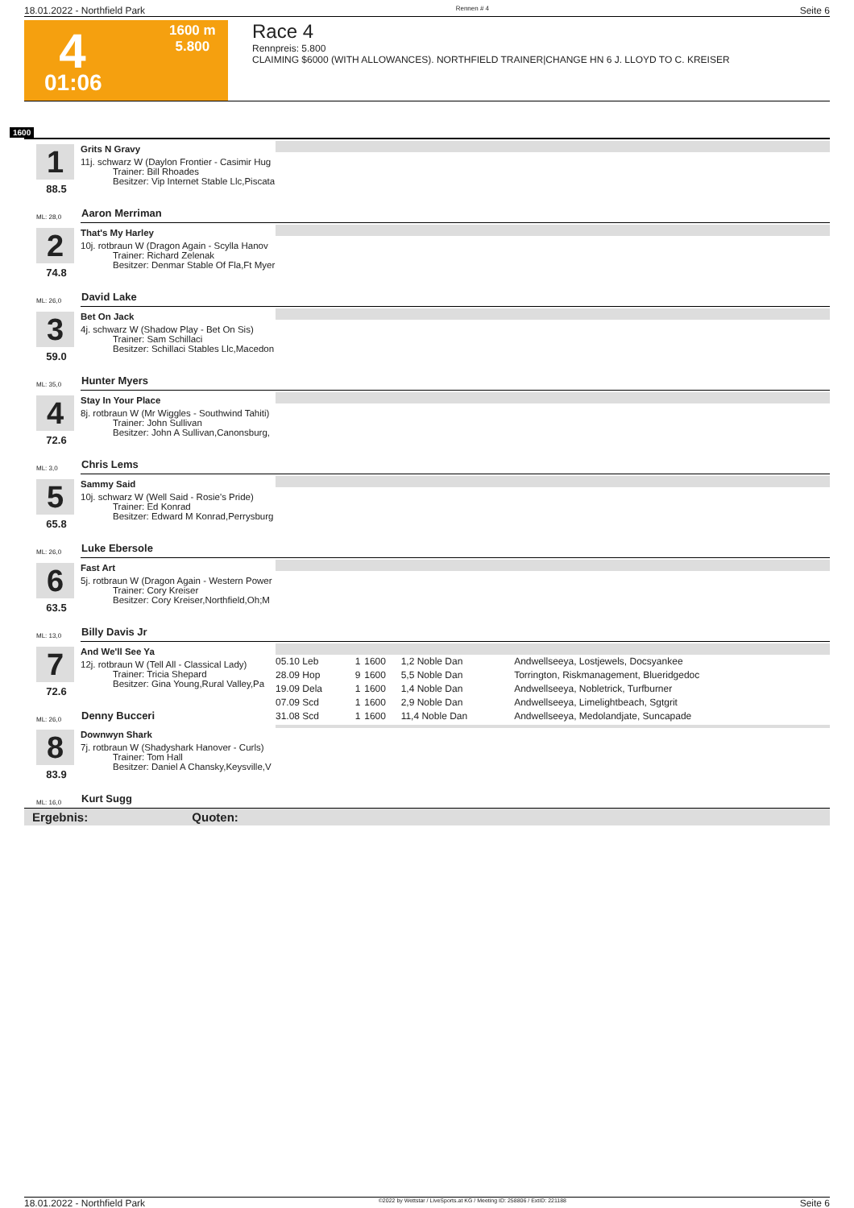18.01.2022 - Northfield Park Rennen # 4 Seite 6
4
1600 m
5.800
01:06
Race 4
Rennpreis: 5.800
CLAIMING $6000 (WITH ALLOWANCES). NORTHFIELD TRAINER|CHANGE HN 6 J. LLOYD TO C. KREISER
1600
1
88.5
ML: 28,0
Grits N Gravy
11j. schwarz W (Daylon Frontier - Casimir Hug
Trainer: Bill Rhoades
Besitzer: Vip Internet Stable Llc,Piscata
Aaron Merriman
2
74.8
ML: 26,0
That's My Harley
10j. rotbraun W (Dragon Again - Scylla Hanov
Trainer: Richard Zelenak
Besitzer: Denmar Stable Of Fla,Ft Myer
David Lake
3
59.0
ML: 35,0
Bet On Jack
4j. schwarz W (Shadow Play - Bet On Sis)
Trainer: Sam Schillaci
Besitzer: Schillaci Stables Llc,Macedon
Hunter Myers
4
72.6
ML: 3,0
Stay In Your Place
8j. rotbraun W (Mr Wiggles - Southwind Tahiti)
Trainer: John Sullivan
Besitzer: John A Sullivan,Canonsburg,
Chris Lems
5
65.8
ML: 26,0
Sammy Said
10j. schwarz W (Well Said - Rosie's Pride)
Trainer: Ed Konrad
Besitzer: Edward M Konrad,Perrysburg
Luke Ebersole
6
63.5
ML: 13,0
Fast Art
5j. rotbraun W (Dragon Again - Western Power
Trainer: Cory Kreiser
Besitzer: Cory Kreiser,Northfield,Oh;M
Billy Davis Jr
7
72.6
ML: 26,0
And We'll See Ya
12j. rotbraun W (Tell All - Classical Lady)
Trainer: Tricia Shepard
Besitzer: Gina Young,Rural Valley,Pa
Denny Bucceri
| 05.10 Leb | 1 | 1600 | 1,2 Noble Dan | Andwellseeya, Lostjewels, Docsyankee |
| 28.09 Hop | 9 | 1600 | 5,5 Noble Dan | Torrington, Riskmanagement, Blueridgedoc |
| 19.09 Dela | 1 | 1600 | 1,4 Noble Dan | Andwellseeya, Nobletrick, Turfburner |
| 07.09 Scd | 1 | 1600 | 2,9 Noble Dan | Andwellseeya, Limelightbeach, Sgtgrit |
| 31.08 Scd | 1 | 1600 | 11,4 Noble Dan | Andwellseeya, Medolandjate, Suncapade |
8
83.9
ML: 16,0
Downwyn Shark
7j. rotbraun W (Shadyshark Hanover - Curls)
Trainer: Tom Hall
Besitzer: Daniel A Chansky,Keysville,V
Kurt Sugg
Ergebnis: Quoten:
18.01.2022 - Northfield Park ©2022 by Wettstar / LiveSports.at KG / Meeting ID: 258806 / ExtID: 221188 Seite 6